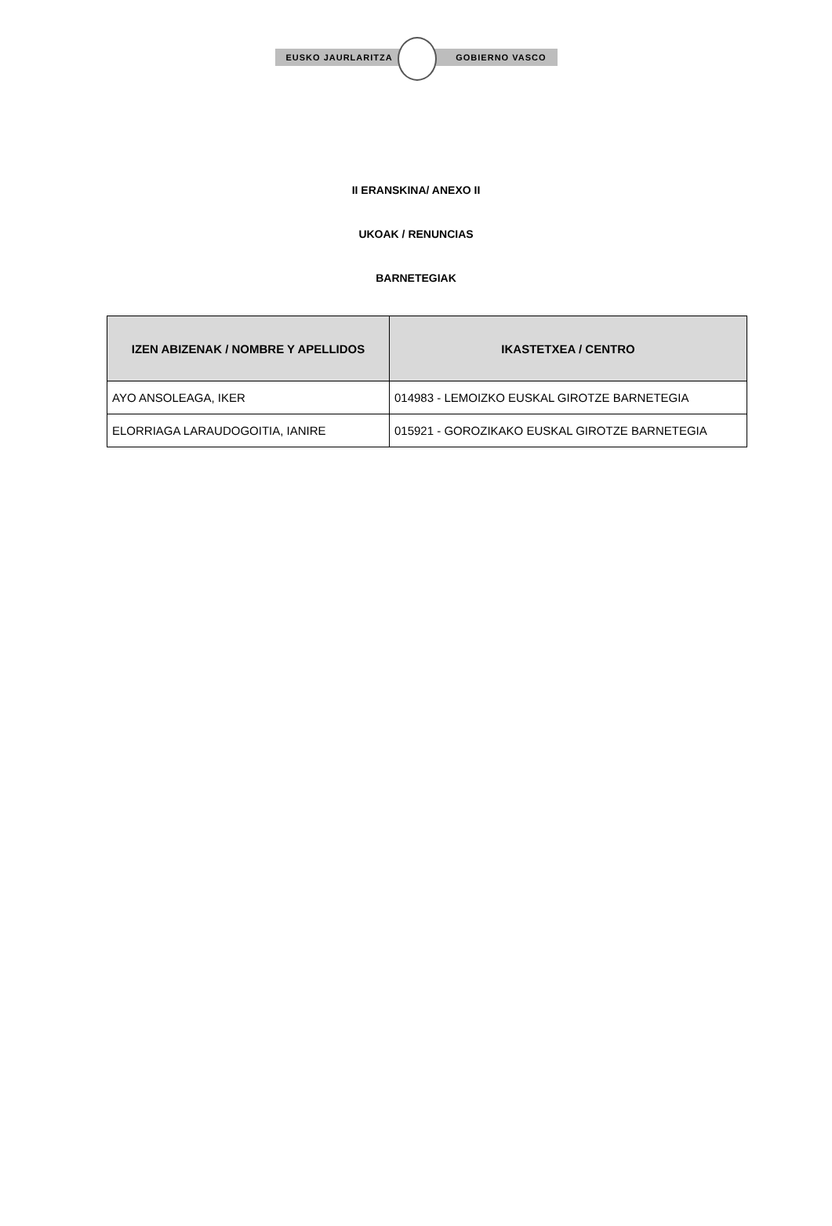EUSKO JAURLARITZA GOBIERNO VASCO
II ERANSKINA/ ANEXO II
UKOAK / RENUNCIAS
BARNETEGIAK
| IZEN ABIZENAK / NOMBRE Y APELLIDOS | IKASTETXEA / CENTRO |
| --- | --- |
| AYO ANSOLEAGA, IKER | 014983 - LEMOIZKO EUSKAL GIROTZE BARNETEGIA |
| ELORRIAGA LARAUDOGOITIA, IANIRE | 015921 - GOROZIKAKO EUSKAL GIROTZE BARNETEGIA |